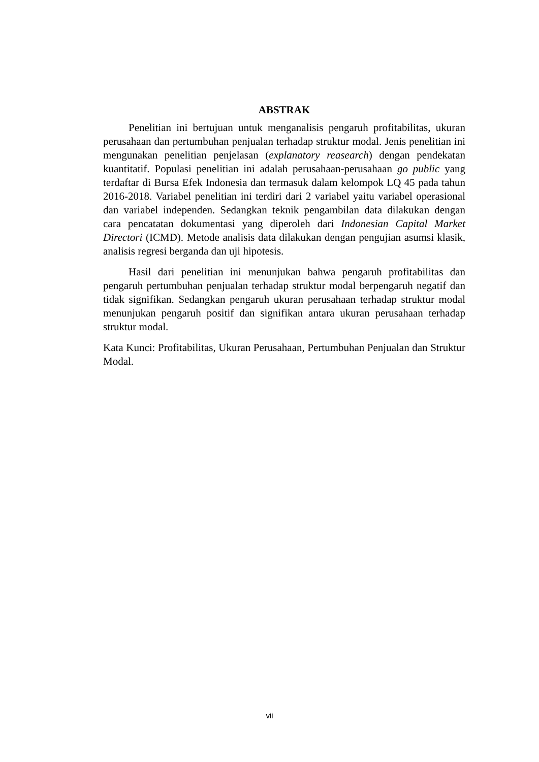ABSTRAK
Penelitian ini bertujuan untuk menganalisis pengaruh profitabilitas, ukuran perusahaan dan pertumbuhan penjualan terhadap struktur modal. Jenis penelitian ini mengunakan penelitian penjelasan (explanatory reasearch) dengan pendekatan kuantitatif. Populasi penelitian ini adalah perusahaan-perusahaan go public yang terdaftar di Bursa Efek Indonesia dan termasuk dalam kelompok LQ 45 pada tahun 2016-2018. Variabel penelitian ini terdiri dari 2 variabel yaitu variabel operasional dan variabel independen. Sedangkan teknik pengambilan data dilakukan dengan cara pencatatan dokumentasi yang diperoleh dari Indonesian Capital Market Directori (ICMD). Metode analisis data dilakukan dengan pengujian asumsi klasik, analisis regresi berganda dan uji hipotesis.
Hasil dari penelitian ini menunjukan bahwa pengaruh profitabilitas dan pengaruh pertumbuhan penjualan terhadap struktur modal berpengaruh negatif dan tidak signifikan. Sedangkan pengaruh ukuran perusahaan terhadap struktur modal menunjukan pengaruh positif dan signifikan antara ukuran perusahaan terhadap struktur modal.
Kata Kunci: Profitabilitas, Ukuran Perusahaan, Pertumbuhan Penjualan dan Struktur Modal.
vii